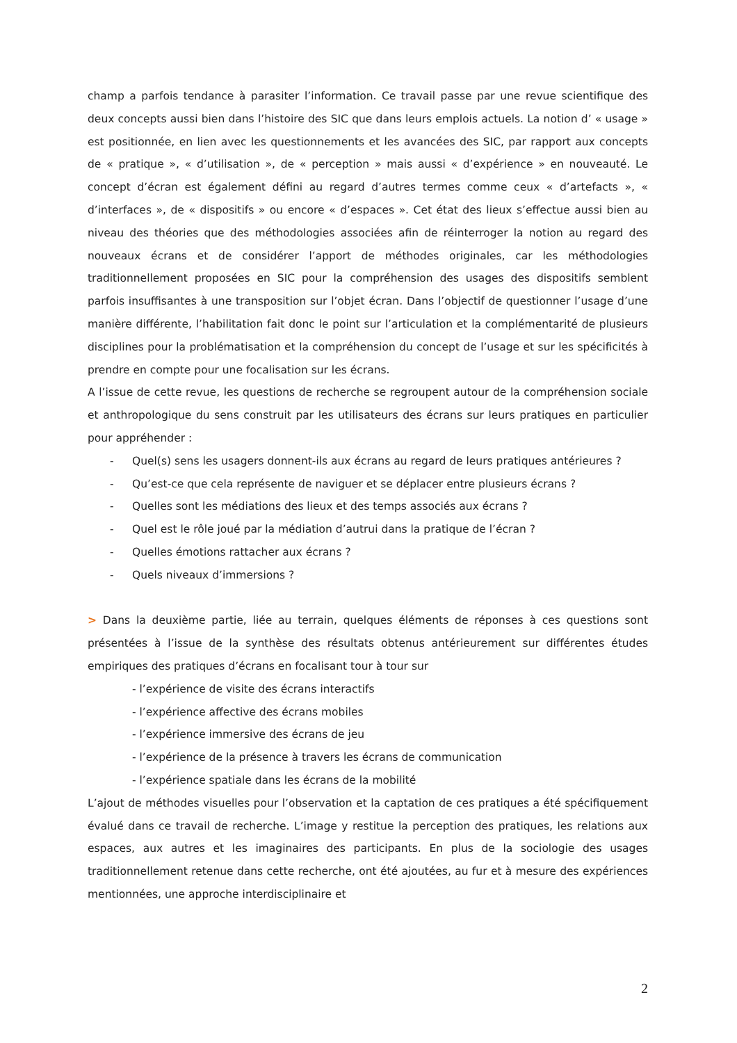champ a parfois tendance à parasiter l’information. Ce travail passe par une revue scientifique des deux concepts aussi bien dans l’histoire des SIC que dans leurs emplois actuels. La notion d’ « usage » est positionnée, en lien avec les questionnements et les avancées des SIC, par rapport aux concepts de « pratique », « d’utilisation », de « perception » mais aussi « d’expérience » en nouveauté. Le concept d’écran est également défini au regard d’autres termes comme ceux « d’artefacts », « d’interfaces », de « dispositifs » ou encore « d’espaces ». Cet état des lieux s’effectue aussi bien au niveau des théories que des méthodologies associées afin de réinterroger la notion au regard des nouveaux écrans et de considérer l’apport de méthodes originales, car les méthodologies traditionnellement proposées en SIC pour la compréhension des usages des dispositifs semblent parfois insuffisantes à une transposition sur l’objet écran. Dans l’objectif de questionner l’usage d’une manière différente, l’habilitation fait donc le point sur l’articulation et la complémentarité de plusieurs disciplines pour la problématisation et la compréhension du concept de l’usage et sur les spécificités à prendre en compte pour une focalisation sur les écrans.
A l’issue de cette revue, les questions de recherche se regroupent autour de la compréhension sociale et anthropologique du sens construit par les utilisateurs des écrans sur leurs pratiques en particulier pour appréhender :
- Quel(s) sens les usagers donnent-ils aux écrans au regard de leurs pratiques antérieures ?
- Qu’est-ce que cela représente de naviguer et se déplacer entre plusieurs écrans ?
- Quelles sont les médiations des lieux et des temps associés aux écrans ?
- Quel est le rôle joué par la médiation d’autrui dans la pratique de l’écran ?
- Quelles émotions rattacher aux écrans ?
- Quels niveaux d’immersions ?
> Dans la deuxième partie, liée au terrain, quelques éléments de réponses à ces questions sont présentées à l’issue de la synthèse des résultats obtenus antérieurement sur différentes études empiriques des pratiques d’écrans en focalisant tour à tour sur
- l’expérience de visite des écrans interactifs
- l’expérience affective des écrans mobiles
- l’expérience immersive des écrans de jeu
- l’expérience de la présence à travers les écrans de communication
- l’expérience spatiale dans les écrans de la mobilité
L’ajout de méthodes visuelles pour l’observation et la captation de ces pratiques a été spécifiquement évalué dans ce travail de recherche. L’image y restitue la perception des pratiques, les relations aux espaces, aux autres et les imaginaires des participants. En plus de la sociologie des usages traditionnellement retenue dans cette recherche, ont été ajoutées, au fur et à mesure des expériences mentionnées, une approche interdisciplinaire et
2